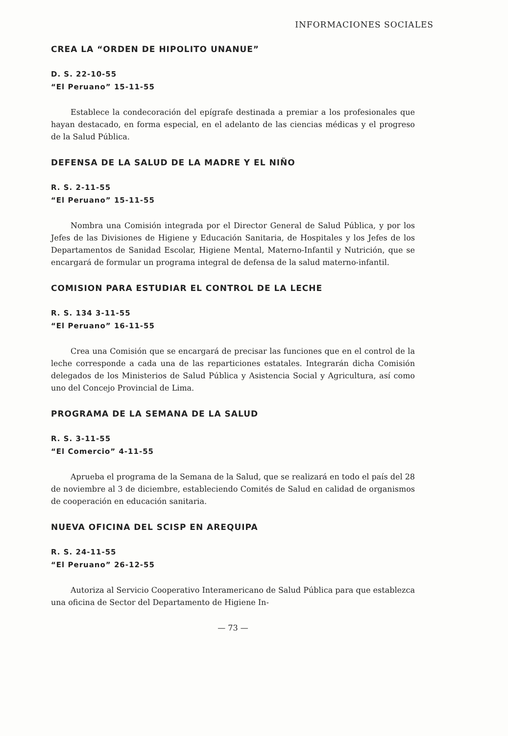INFORMACIONES SOCIALES
CREA LA “ORDEN DE HIPOLITO UNANUE”
D. S. 22-10-55
“El Peruano” 15-11-55
Establece la condecoración del epígrafe destinada a premiar a los profesionales que hayan destacado, en forma especial, en el adelanto de las ciencias médicas y el progreso de la Salud Pública.
DEFENSA DE LA SALUD DE LA MADRE Y EL NIÑO
R. S. 2-11-55
“El Peruano” 15-11-55
Nombra una Comisión integrada por el Director General de Salud Pública, y por los Jefes de las Divisiones de Higiene y Educación Sanitaria, de Hospitales y los Jefes de los Departamentos de Sanidad Escolar, Higiene Mental, Materno-Infantil y Nutrición, que se encargará de formular un programa integral de defensa de la salud materno-infantil.
COMISION PARA ESTUDIAR EL CONTROL DE LA LECHE
R. S. 134 3-11-55
“El Peruano” 16-11-55
Crea una Comisión que se encargará de precisar las funciones que en el control de la leche corresponde a cada una de las reparticiones estatales. Integrarán dicha Comisión delegados de los Ministerios de Salud Pública y Asistencia Social y Agricultura, así como uno del Concejo Provincial de Lima.
PROGRAMA DE LA SEMANA DE LA SALUD
R. S. 3-11-55
“El Comercio” 4-11-55
Aprueba el programa de la Semana de la Salud, que se realizará en todo el país del 28 de noviembre al 3 de diciembre, estableciendo Comités de Salud en calidad de organismos de cooperación en educación sanitaria.
NUEVA OFICINA DEL SCISP EN AREQUIPA
R. S. 24-11-55
“El Peruano” 26-12-55
Autoriza al Servicio Cooperativo Interamericano de Salud Pública para que establezca una oficina de Sector del Departamento de Higiene In-
— 73 —